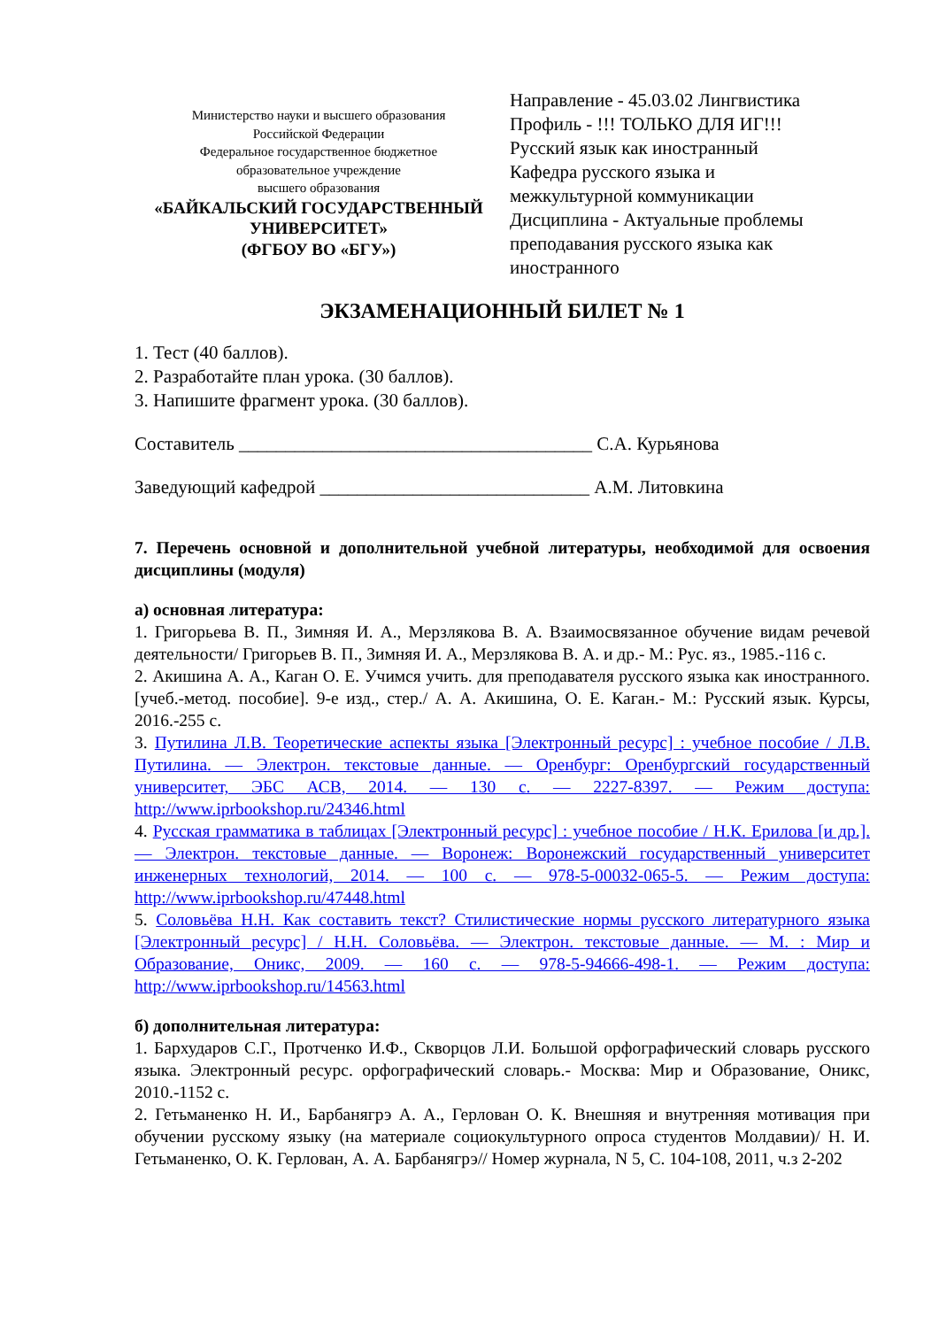Министерство науки и высшего образования
Российской Федерации
Федеральное государственное бюджетное
образовательное учреждение
высшего образования
«БАЙКАЛЬСКИЙ ГОСУДАРСТВЕННЫЙ
УНИВЕРСИТЕТ»
(ФГБОУ ВО «БГУ»)
Направление - 45.03.02 Лингвистика
Профиль - !!! ТОЛЬКО ДЛЯ ИГ!!!
Русский язык как иностранный
Кафедра русского языка и
межкультурной коммуникации
Дисциплина - Актуальные проблемы
преподавания русского языка как
иностранного
ЭКЗАМЕНАЦИОННЫЙ БИЛЕТ № 1
1. Тест (40 баллов).
2. Разработайте план урока. (30 баллов).
3. Напишите фрагмент урока. (30 баллов).
Составитель ______________________________________ С.А. Курьянова
Заведующий кафедрой _____________________________ А.М. Литовкина
7. Перечень основной и дополнительной учебной литературы, необходимой для освоения дисциплины (модуля)
а) основная литература:
1. Григорьева В. П., Зимняя И. А., Мерзлякова В. А. Взаимосвязанное обучение видам речевой деятельности/ Григорьев В. П., Зимняя И. А., Мерзлякова В. А. и др.- М.: Рус. яз., 1985.-116 с.
2. Акишина А. А., Каган О. Е. Учимся учить. для преподавателя русского языка как иностранного. [учеб.-метод. пособие]. 9-е изд., стер./ А. А. Акишина, О. Е. Каган.- М.: Русский язык. Курсы, 2016.-255 с.
3. Путилина Л.В. Теоретические аспекты языка [Электронный ресурс] : учебное пособие / Л.В. Путилина. — Электрон. текстовые данные. — Оренбург: Оренбургский государственный университет, ЭБС АСВ, 2014. — 130 c. — 2227-8397. — Режим доступа: http://www.iprbookshop.ru/24346.html
4. Русская грамматика в таблицах [Электронный ресурс] : учебное пособие / Н.К. Ерилова [и др.]. — Электрон. текстовые данные. — Воронеж: Воронежский государственный университет инженерных технологий, 2014. — 100 c. — 978-5-00032-065-5. — Режим доступа: http://www.iprbookshop.ru/47448.html
5. Соловьёва Н.Н. Как составить текст? Стилистические нормы русского литературного языка [Электронный ресурс] / Н.Н. Соловьёва. — Электрон. текстовые данные. — М. : Мир и Образование, Оникс, 2009. — 160 c. — 978-5-94666-498-1. — Режим доступа: http://www.iprbookshop.ru/14563.html
б) дополнительная литература:
1. Бархударов С.Г., Протченко И.Ф., Скворцов Л.И. Большой орфографический словарь русского языка. Электронный ресурс. орфографический словарь.- Москва: Мир и Образование, Оникс, 2010.-1152 с.
2. Гетьманенко Н. И., Барбанягрэ А. А., Герлован О. К. Внешняя и внутренняя мотивация при обучении русскому языку (на материале социокультурного опроса студентов Молдавии)/ Н. И. Гетьманенко, О. К. Герлован, А. А. Барбанягрэ// Номер журнала, N 5, С. 104-108, 2011, ч.з 2-202